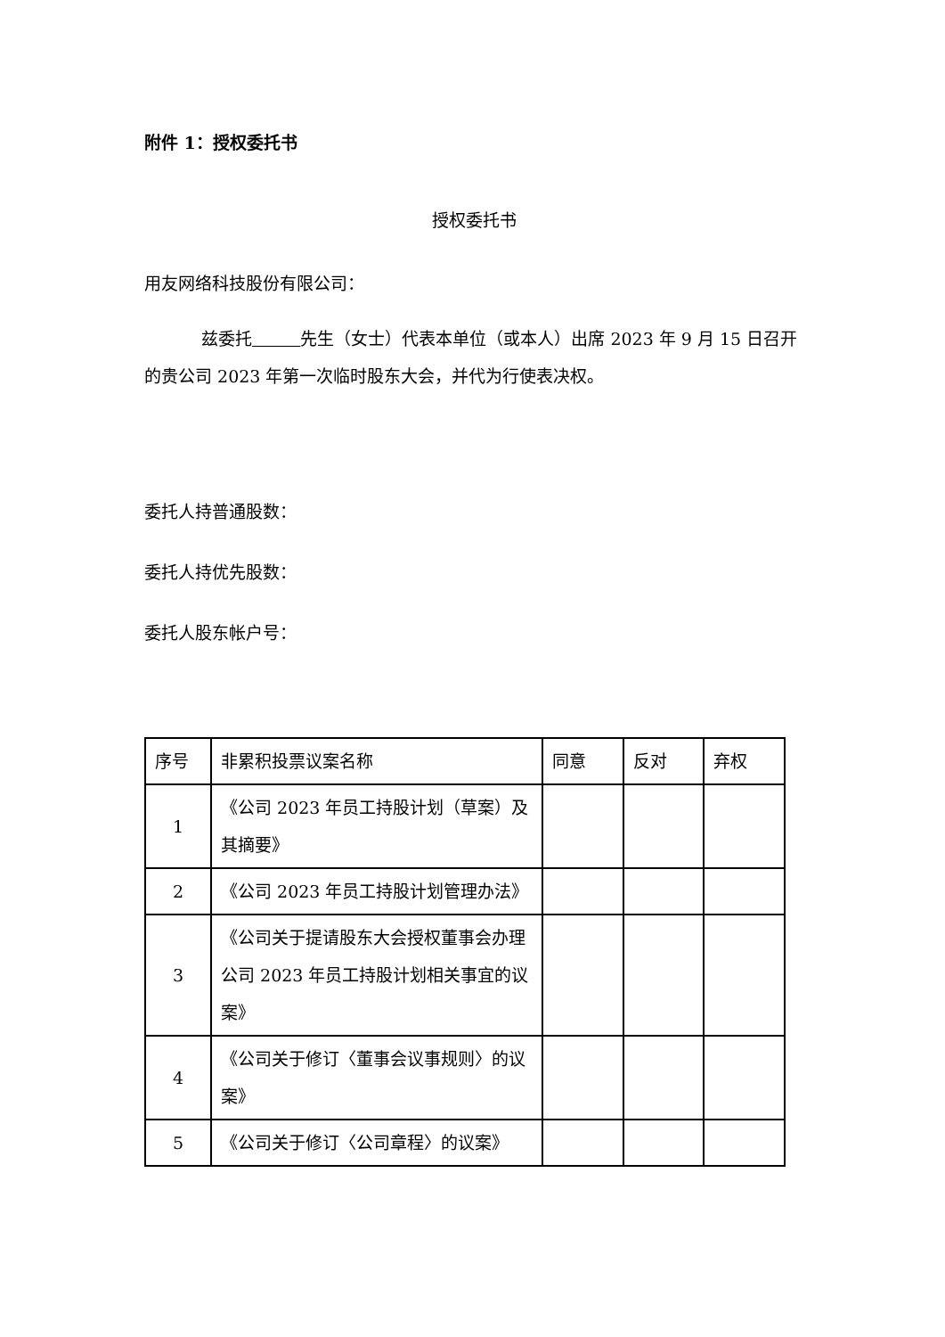附件 1：授权委托书
授权委托书
用友网络科技股份有限公司：
兹委托 先生（女士）代表本单位（或本人）出席 2023 年 9 月 15 日召开的贵公司 2023 年第一次临时股东大会，并代为行使表决权。
委托人持普通股数：
委托人持优先股数：
委托人股东帐户号：
| 序号 | 非累积投票议案名称 | 同意 | 反对 | 弃权 |
| 1 | 《公司 2023 年员工持股计划（草案）及其摘要》 | | | |
| 2 | 《公司 2023 年员工持股计划管理办法》 | | | |
| 3 | 《公司关于提请股东大会授权董事会办理公司 2023 年员工持股计划相关事宜的议案》 | | | |
| 4 | 《公司关于修订〈董事会议事规则〉的议案》 | | | |
| 5 | 《公司关于修订〈公司章程〉的议案》 | | | |